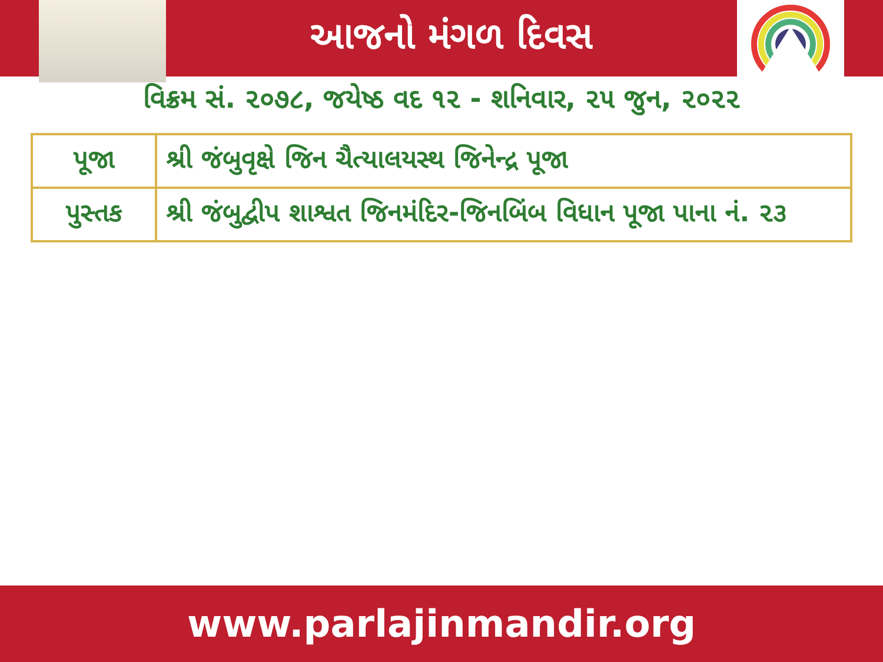આજનો મંગળ દિવસ
વિક્રમ સં. ૨૦૭૮, જયેષ્ઠ વદ ૧૨ - શનિવાર, ૨૫ જુન, ૨૦૨૨
| પૂજા | શ્રી જંબુવૃક્ષે જિન ચૈત્યાલયસ્થ જિનેન્દ્ર પૂજા |
| પુસ્તક | શ્રી જંબુદ્વીપ શાશ્વત જિનમંદિર-જિનબિંબ વિધાન પૂજા પાના નં. ૨૩ |
www.parlajinmandir.org